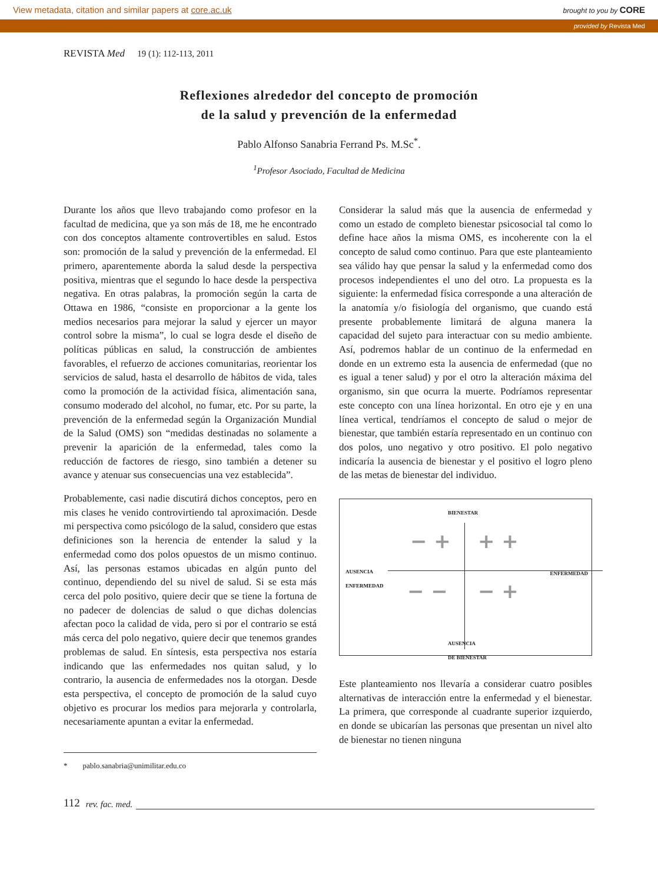View metadata, citation and similar papers at core.ac.uk brought to you by CORE
provided by Revista Med
REVISTA Med 19 (1): 112-113, 2011
Reflexiones alrededor del concepto de promoción
de la salud y prevención de la enfermedad
Pablo Alfonso Sanabria Ferrand Ps. M.Sc<sup>*</sup>.
<sup>1</sup> Profesor Asociado, Facultad de Medicina
Durante los años que llevo trabajando como profesor en la facultad de medicina, que ya son más de 18, me he encontrado con dos conceptos altamente controvertibles en salud. Estos son: promoción de la salud y prevención de la enfermedad. El primero, aparentemente aborda la salud desde la perspectiva positiva, mientras que el segundo lo hace desde la perspectiva negativa. En otras palabras, la promoción según la carta de Ottawa en 1986, “consiste en proporcionar a la gente los medios necesarios para mejorar la salud y ejercer un mayor control sobre la misma”, lo cual se logra desde el diseño de políticas públicas en salud, la construcción de ambientes favorables, el refuerzo de acciones comunitarias, reorientar los servicios de salud, hasta el desarrollo de hábitos de vida, tales como la promoción de la actividad física, alimentación sana, consumo moderado del alcohol, no fumar, etc. Por su parte, la prevención de la enfermedad según la Organización Mundial de la Salud (OMS) son “medidas destinadas no solamente a prevenir la aparición de la enfermedad, tales como la reducción de factores de riesgo, sino también a detener su avance y atenuar sus consecuencias una vez establecida”.
Probablemente, casi nadie discutirá dichos conceptos, pero en mis clases he venido controvirtiendo tal aproximación. Desde mi perspectiva como psicólogo de la salud, considero que estas definiciones son la herencia de entender la salud y la enfermedad como dos polos opuestos de un mismo continuo. Así, las personas estamos ubicadas en algún punto del continuo, dependiendo del su nivel de salud. Si se esta más cerca del polo positivo, quiere decir que se tiene la fortuna de no padecer de dolencias de salud o que dichas dolencias afectan poco la calidad de vida, pero si por el contrario se está más cerca del polo negativo, quiere decir que tenemos grandes problemas de salud. En síntesis, esta perspectiva nos estaría indicando que las enfermedades nos quitan salud, y lo contrario, la ausencia de enfermedades nos la otorgan. Desde esta perspectiva, el concepto de promoción de la salud cuyo objetivo es procurar los medios para mejorarla y controlarla, necesariamente apuntan a evitar la enfermedad.
* pablo.sanabria@unimilitar.edu.co
Considerar la salud más que la ausencia de enfermedad y como un estado de completo bienestar psicosocial tal como lo define hace años la misma OMS, es incoherente con la el concepto de salud como continuo. Para que este planteamiento sea válido hay que pensar la salud y la enfermedad como dos procesos independientes el uno del otro. La propuesta es la siguiente: la enfermedad física corresponde a una alteración de la anatomía y/o fisiología del organismo, que cuando está presente probablemente limitará de alguna manera la capacidad del sujeto para interactuar con su medio ambiente. Así, podremos hablar de un continuo de la enfermedad en donde en un extremo esta la ausencia de enfermedad (que no es igual a tener salud) y por el otro la alteración máxima del organismo, sin que ocurra la muerte. Podríamos representar este concepto con una línea horizontal. En otro eje y en una línea vertical, tendríamos el concepto de salud o mejor de bienestar, que también estaría representado en un continuo con dos polos, uno negativo y otro positivo. El polo negativo indicaría la ausencia de bienestar y el positivo el logro pleno de las metas de bienestar del individuo.
BIENESTAR
AUSENCIA
ENFERMEDAD
ENFERMEDAD
AUSENCIA
DE BIENESTAR
− + + +
− − − +
Este planteamiento nos llevaría a considerar cuatro posibles alternativas de interacción entre la enfermedad y el bienestar. La primera, que corresponde al cuadrante superior izquierdo, en donde se ubicarían las personas que presentan un nivel alto de bienestar no tienen ninguna
112 rev. fac. med.